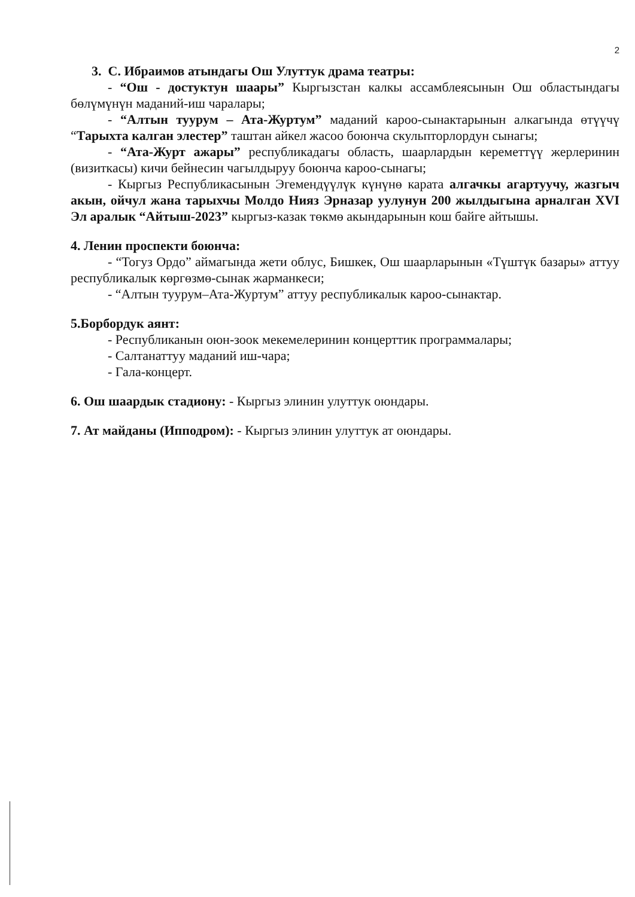2
3. С. Ибраимов атындагы Ош Улуттук драма театры:
- “Ош - достуктун шаары” Кыргызстан калкы ассамблеясынын Ош областындагы бөлүмүнүн маданий-иш чаралары;
- “Алтын туурум – Ата-Журтум” маданий кароо-сынактарынын алкагында өтүүчү “Тарыхта калган элестер” таштан айкел жасоо боюнча скульпторлордун сынагы;
- “Ата-Журт ажары” республикадагы область, шаарлардын кереметтүү жерлеринин (визиткасы) кичи бейнесин чагылдыруу боюнча кароо-сынагы;
- Кыргыз Республикасынын Эгемендүүлүк күнүнө карата алгачкы агартуучу, жазгыч акын, ойчул жана тарыхчы Молдо Нияз Эрназар уулунун 200 жылдыгына арналган XVI Эл аралык “Айтыш-2023” кыргыз-казак төкмө акындарынын кош байге айтышы.
4. Ленин проспекти боюнча:
- “Тогуз Ордо” аймагында жети облус, Бишкек, Ош шаарларынын «Түштүк базары» аттуу республикалык көргөзмө-сынак жарманкеси;
- “Алтын туурум–Ата-Журтум” аттуу республикалык кароо-сынактар.
5.Борбордук аянт:
- Республиканын оюн-зоок мекемелеринин концерттик программалары;
- Салтанаттуу маданий иш-чара;
- Гала-концерт.
6. Ош шаардык стадиону: - Кыргыз элинин улуттук оюндары.
7. Ат майданы (Ипподром): - Кыргыз элинин улуттук ат оюндары.